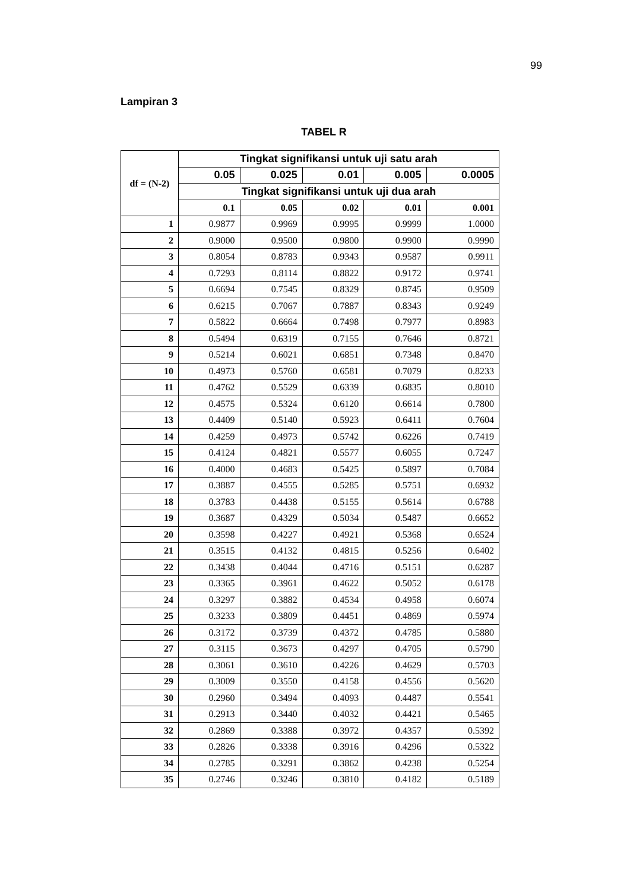99
Lampiran 3
TABEL R
| df = (N-2) | Tingkat signifikansi untuk uji satu arah | | | | |
| --- | --- | --- | --- | --- | --- |
| | 0.05 | 0.025 | 0.01 | 0.005 | 0.0005 |
| | Tingkat signifikansi untuk uji dua arah | | | | |
| | 0.1 | 0.05 | 0.02 | 0.01 | 0.001 |
| 1 | 0.9877 | 0.9969 | 0.9995 | 0.9999 | 1.0000 |
| 2 | 0.9000 | 0.9500 | 0.9800 | 0.9900 | 0.9990 |
| 3 | 0.8054 | 0.8783 | 0.9343 | 0.9587 | 0.9911 |
| 4 | 0.7293 | 0.8114 | 0.8822 | 0.9172 | 0.9741 |
| 5 | 0.6694 | 0.7545 | 0.8329 | 0.8745 | 0.9509 |
| 6 | 0.6215 | 0.7067 | 0.7887 | 0.8343 | 0.9249 |
| 7 | 0.5822 | 0.6664 | 0.7498 | 0.7977 | 0.8983 |
| 8 | 0.5494 | 0.6319 | 0.7155 | 0.7646 | 0.8721 |
| 9 | 0.5214 | 0.6021 | 0.6851 | 0.7348 | 0.8470 |
| 10 | 0.4973 | 0.5760 | 0.6581 | 0.7079 | 0.8233 |
| 11 | 0.4762 | 0.5529 | 0.6339 | 0.6835 | 0.8010 |
| 12 | 0.4575 | 0.5324 | 0.6120 | 0.6614 | 0.7800 |
| 13 | 0.4409 | 0.5140 | 0.5923 | 0.6411 | 0.7604 |
| 14 | 0.4259 | 0.4973 | 0.5742 | 0.6226 | 0.7419 |
| 15 | 0.4124 | 0.4821 | 0.5577 | 0.6055 | 0.7247 |
| 16 | 0.4000 | 0.4683 | 0.5425 | 0.5897 | 0.7084 |
| 17 | 0.3887 | 0.4555 | 0.5285 | 0.5751 | 0.6932 |
| 18 | 0.3783 | 0.4438 | 0.5155 | 0.5614 | 0.6788 |
| 19 | 0.3687 | 0.4329 | 0.5034 | 0.5487 | 0.6652 |
| 20 | 0.3598 | 0.4227 | 0.4921 | 0.5368 | 0.6524 |
| 21 | 0.3515 | 0.4132 | 0.4815 | 0.5256 | 0.6402 |
| 22 | 0.3438 | 0.4044 | 0.4716 | 0.5151 | 0.6287 |
| 23 | 0.3365 | 0.3961 | 0.4622 | 0.5052 | 0.6178 |
| 24 | 0.3297 | 0.3882 | 0.4534 | 0.4958 | 0.6074 |
| 25 | 0.3233 | 0.3809 | 0.4451 | 0.4869 | 0.5974 |
| 26 | 0.3172 | 0.3739 | 0.4372 | 0.4785 | 0.5880 |
| 27 | 0.3115 | 0.3673 | 0.4297 | 0.4705 | 0.5790 |
| 28 | 0.3061 | 0.3610 | 0.4226 | 0.4629 | 0.5703 |
| 29 | 0.3009 | 0.3550 | 0.4158 | 0.4556 | 0.5620 |
| 30 | 0.2960 | 0.3494 | 0.4093 | 0.4487 | 0.5541 |
| 31 | 0.2913 | 0.3440 | 0.4032 | 0.4421 | 0.5465 |
| 32 | 0.2869 | 0.3388 | 0.3972 | 0.4357 | 0.5392 |
| 33 | 0.2826 | 0.3338 | 0.3916 | 0.4296 | 0.5322 |
| 34 | 0.2785 | 0.3291 | 0.3862 | 0.4238 | 0.5254 |
| 35 | 0.2746 | 0.3246 | 0.3810 | 0.4182 | 0.5189 |